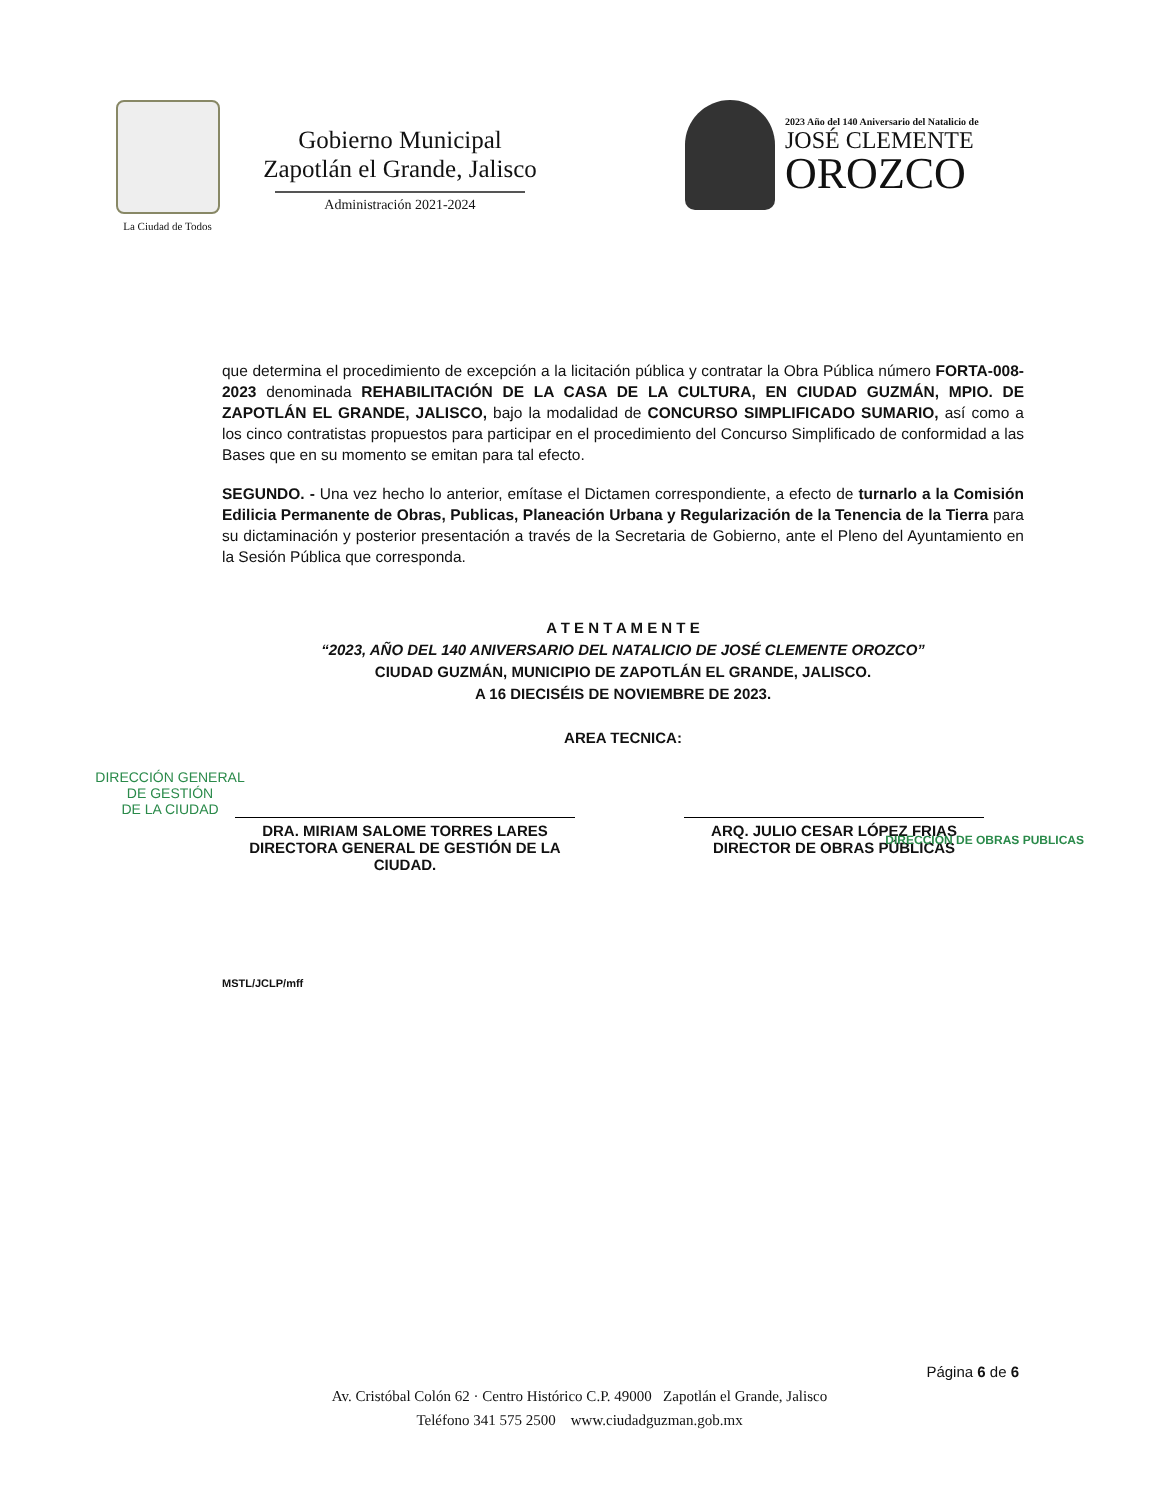La Ciudad de Todos
Gobierno Municipal
Zapotlán el Grande, Jalisco
Administración 2021-2024
2023 Año del 140 Aniversario del Natalicio de
JOSÉ CLEMENTE
OROZCO
que determina el procedimiento de excepción a la licitación pública y contratar la Obra Pública número FORTA-008-2023 denominada REHABILITACIÓN DE LA CASA DE LA CULTURA, EN CIUDAD GUZMÁN, MPIO. DE ZAPOTLÁN EL GRANDE, JALISCO, bajo la modalidad de CONCURSO SIMPLIFICADO SUMARIO, así como a los cinco contratistas propuestos para participar en el procedimiento del Concurso Simplificado de conformidad a las Bases que en su momento se emitan para tal efecto.
SEGUNDO. - Una vez hecho lo anterior, emítase el Dictamen correspondiente, a efecto de turnarlo a la Comisión Edilicia Permanente de Obras, Publicas, Planeación Urbana y Regularización de la Tenencia de la Tierra para su dictaminación y posterior presentación a través de la Secretaria de Gobierno, ante el Pleno del Ayuntamiento en la Sesión Pública que corresponda.
A T E N T A M E N T E
“2023, AÑO DEL 140 ANIVERSARIO DEL NATALICIO DE JOSÉ CLEMENTE OROZCO”
CIUDAD GUZMÁN, MUNICIPIO DE ZAPOTLÁN EL GRANDE, JALISCO.
A 16 DIECISÉIS DE NOVIEMBRE DE 2023.
AREA TECNICA:
DIRECCIÓN GENERAL
DE GESTIÓN
DE LA CIUDAD
DRA. MIRIAM SALOME TORRES LARES
DIRECTORA GENERAL DE GESTIÓN DE LA CIUDAD.
ARQ. JULIO CESAR LÓPEZ FRIAS
DIRECTOR DE OBRAS PÚBLICAS
DIRECCIÓN DE OBRAS PUBLICAS
MSTL/JCLP/mff
Página 6 de 6
Av. Cristóbal Colón 62 · Centro Histórico C.P. 49000 Zapotlán el Grande, Jalisco
Teléfono 341 575 2500 www.ciudadguzman.gob.mx